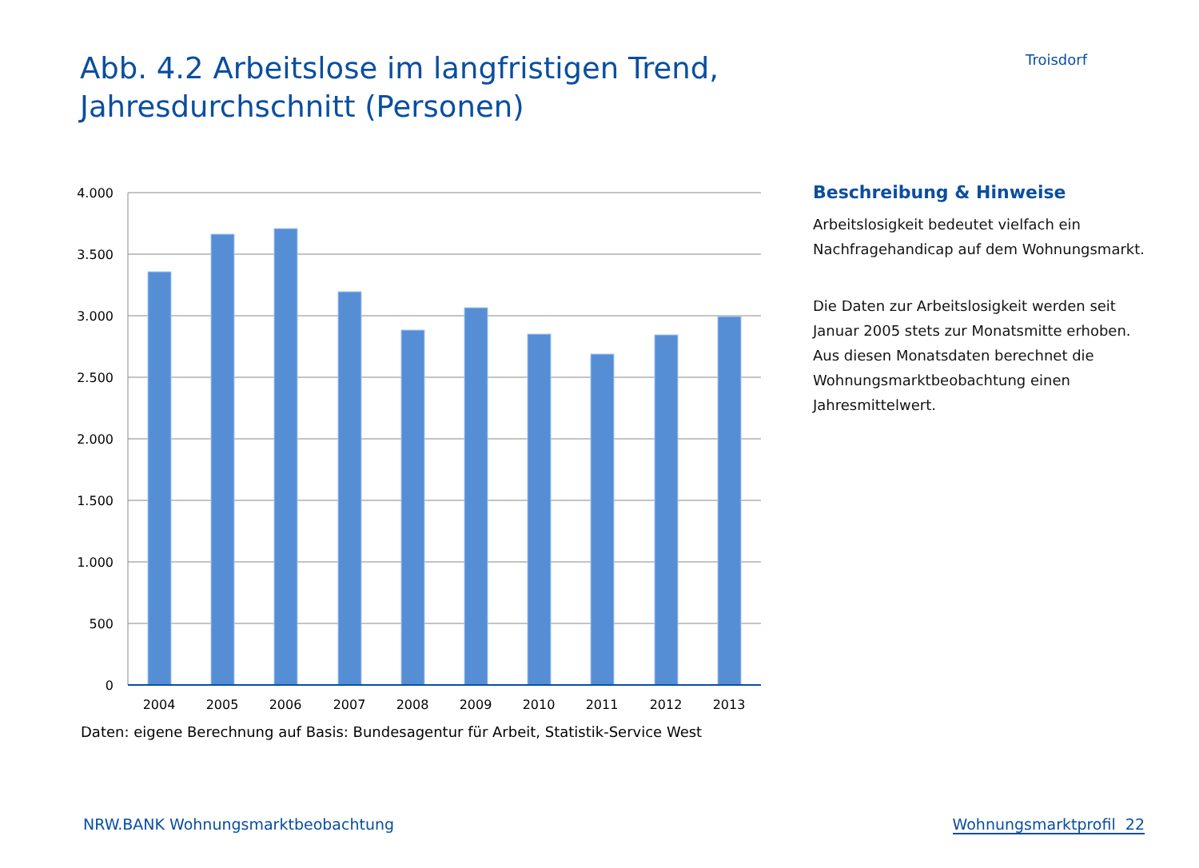Abb. 4.2 Arbeitslose im langfristigen Trend, Jahresdurchschnitt (Personen)
Troisdorf
4.000
3.500
3.000
2.500
2.000
1.500
1.000
500
0
2004
2005
2006
2007
2008
2009
2010
2011
2012
2013
Daten: eigene Berechnung auf Basis: Bundesagentur für Arbeit, Statistik-Service West
Beschreibung & Hinweise
Arbeitslosigkeit bedeutet vielfach ein Nachfragehandicap auf dem Wohnungsmarkt.
Die Daten zur Arbeitslosigkeit werden seit Januar 2005 stets zur Monatsmitte erhoben. Aus diesen Monatsdaten berechnet die Wohnungsmarktbeobachtung einen Jahresmittelwert.
NRW.BANK Wohnungsmarktbeobachtung Wohnungsmarktprofil 22